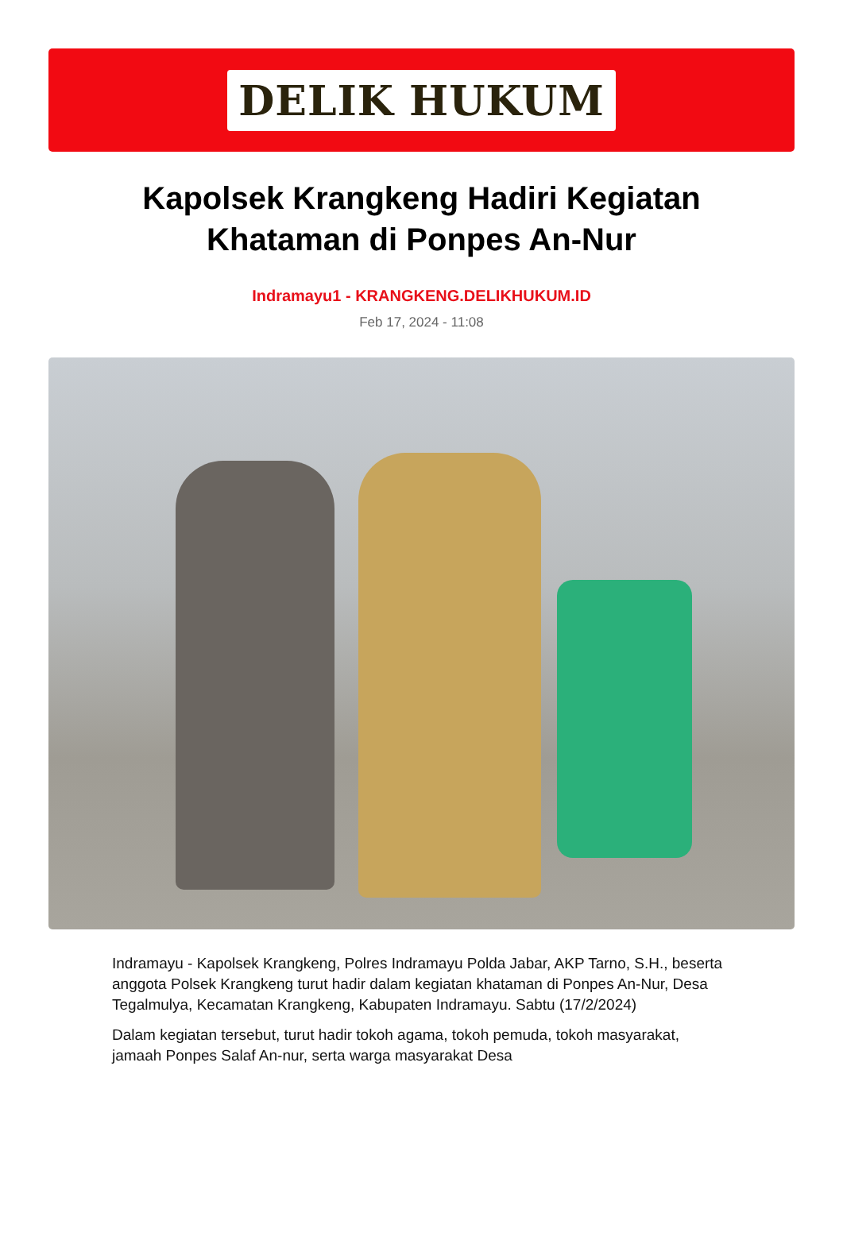DELIK HUKUM
Kapolsek Krangkeng Hadiri Kegiatan Khataman di Ponpes An-Nur
Indramayu1 - KRANGKENG.DELIKHUKUM.ID
Feb 17, 2024 - 11:08
Indramayu - Kapolsek Krangkeng, Polres Indramayu Polda Jabar, AKP Tarno, S.H., beserta anggota Polsek Krangkeng turut hadir dalam kegiatan khataman di Ponpes An-Nur, Desa Tegalmulya, Kecamatan Krangkeng, Kabupaten Indramayu. Sabtu (17/2/2024)
Dalam kegiatan tersebut, turut hadir tokoh agama, tokoh pemuda, tokoh masyarakat, jamaah Ponpes Salaf An-nur, serta warga masyarakat Desa